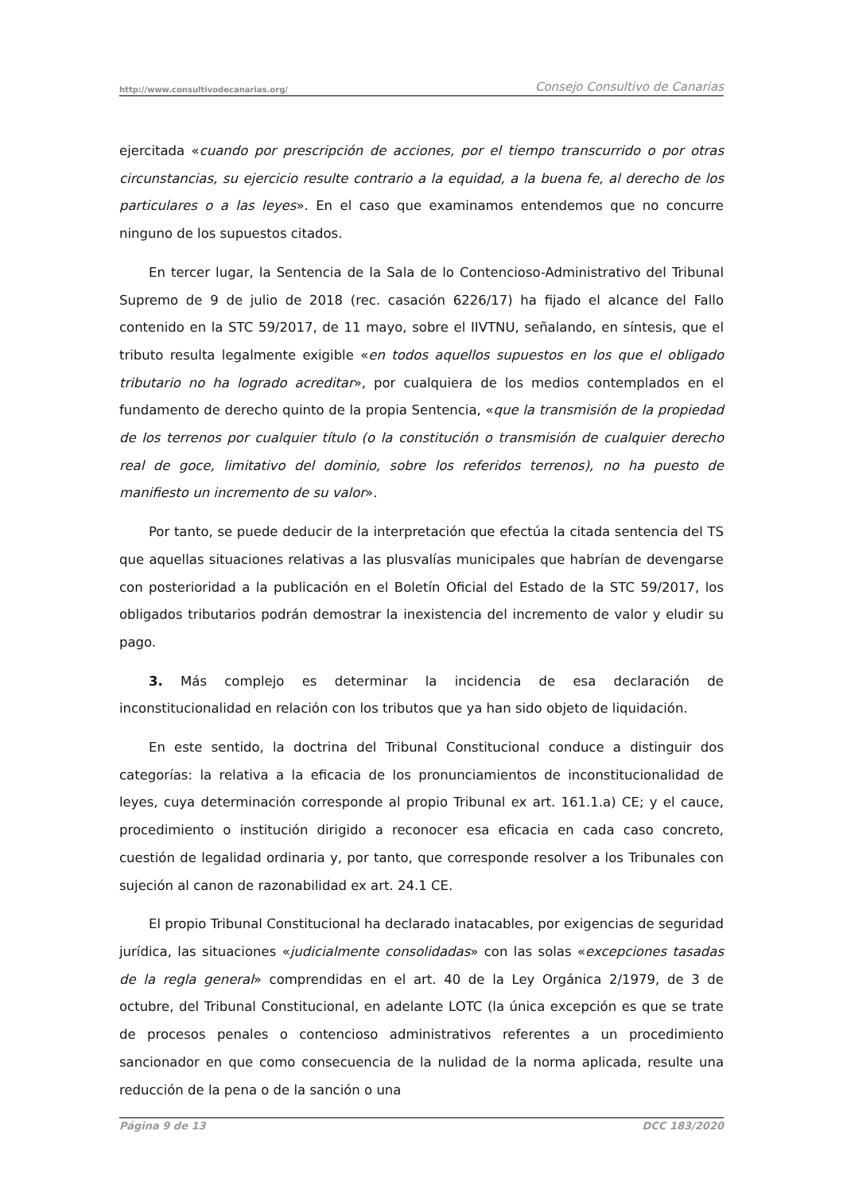http://www.consultivodecanarias.org/ Consejo Consultivo de Canarias
ejercitada «cuando por prescripción de acciones, por el tiempo transcurrido o por otras circunstancias, su ejercicio resulte contrario a la equidad, a la buena fe, al derecho de los particulares o a las leyes». En el caso que examinamos entendemos que no concurre ninguno de los supuestos citados.
En tercer lugar, la Sentencia de la Sala de lo Contencioso-Administrativo del Tribunal Supremo de 9 de julio de 2018 (rec. casación 6226/17) ha fijado el alcance del Fallo contenido en la STC 59/2017, de 11 mayo, sobre el IIVTNU, señalando, en síntesis, que el tributo resulta legalmente exigible «en todos aquellos supuestos en los que el obligado tributario no ha logrado acreditar», por cualquiera de los medios contemplados en el fundamento de derecho quinto de la propia Sentencia, «que la transmisión de la propiedad de los terrenos por cualquier título (o la constitución o transmisión de cualquier derecho real de goce, limitativo del dominio, sobre los referidos terrenos), no ha puesto de manifiesto un incremento de su valor».
Por tanto, se puede deducir de la interpretación que efectúa la citada sentencia del TS que aquellas situaciones relativas a las plusvalías municipales que habrían de devengarse con posterioridad a la publicación en el Boletín Oficial del Estado de la STC 59/2017, los obligados tributarios podrán demostrar la inexistencia del incremento de valor y eludir su pago.
3. Más complejo es determinar la incidencia de esa declaración de inconstitucionalidad en relación con los tributos que ya han sido objeto de liquidación.
En este sentido, la doctrina del Tribunal Constitucional conduce a distinguir dos categorías: la relativa a la eficacia de los pronunciamientos de inconstitucionalidad de leyes, cuya determinación corresponde al propio Tribunal ex art. 161.1.a) CE; y el cauce, procedimiento o institución dirigido a reconocer esa eficacia en cada caso concreto, cuestión de legalidad ordinaria y, por tanto, que corresponde resolver a los Tribunales con sujeción al canon de razonabilidad ex art. 24.1 CE.
El propio Tribunal Constitucional ha declarado inatacables, por exigencias de seguridad jurídica, las situaciones «judicialmente consolidadas» con las solas «excepciones tasadas de la regla general» comprendidas en el art. 40 de la Ley Orgánica 2/1979, de 3 de octubre, del Tribunal Constitucional, en adelante LOTC (la única excepción es que se trate de procesos penales o contencioso administrativos referentes a un procedimiento sancionador en que como consecuencia de la nulidad de la norma aplicada, resulte una reducción de la pena o de la sanción o una
Página 9 de 13 DCC 183/2020